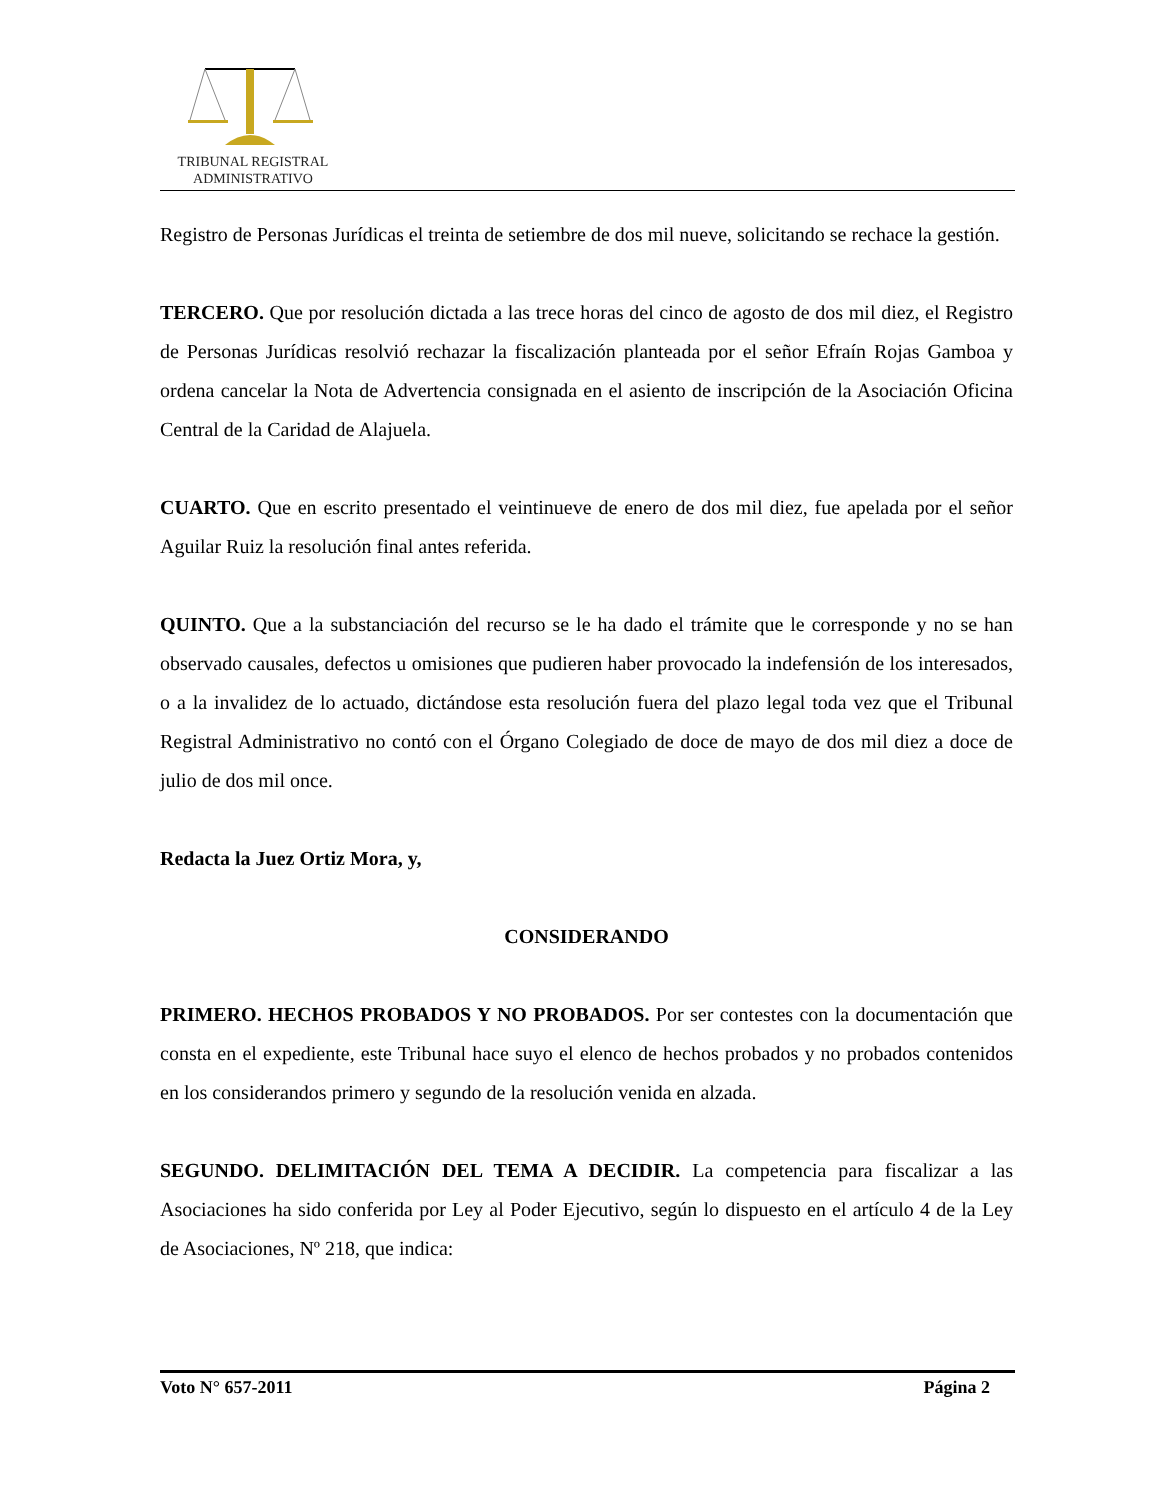TRIBUNAL REGISTRAL
ADMINISTRATIVO
Registro de Personas Jurídicas el treinta de setiembre de dos mil nueve, solicitando se rechace la gestión.
TERCERO. Que por resolución dictada a las trece horas del cinco de agosto de dos mil diez, el Registro de Personas Jurídicas resolvió rechazar la fiscalización planteada por el señor Efraín Rojas Gamboa y ordena cancelar la Nota de Advertencia consignada en el asiento de inscripción de la Asociación Oficina Central de la Caridad de Alajuela.
CUARTO. Que en escrito presentado el veintinueve de enero de dos mil diez, fue apelada por el señor Aguilar Ruiz la resolución final antes referida.
QUINTO. Que a la substanciación del recurso se le ha dado el trámite que le corresponde y no se han observado causales, defectos u omisiones que pudieren haber provocado la indefensión de los interesados, o a la invalidez de lo actuado, dictándose esta resolución fuera del plazo legal toda vez que el Tribunal Registral Administrativo no contó con el Órgano Colegiado de doce de mayo de dos mil diez a doce de julio de dos mil once.
Redacta la Juez Ortiz Mora, y,
CONSIDERANDO
PRIMERO. HECHOS PROBADOS Y NO PROBADOS. Por ser contestes con la documentación que consta en el expediente, este Tribunal hace suyo el elenco de hechos probados y no probados contenidos en los considerandos primero y segundo de la resolución venida en alzada.
SEGUNDO. DELIMITACIÓN DEL TEMA A DECIDIR. La competencia para fiscalizar a las Asociaciones ha sido conferida por Ley al Poder Ejecutivo, según lo dispuesto en el artículo 4 de la Ley de Asociaciones, Nº 218, que indica:
Voto N° 657-2011 Página 2